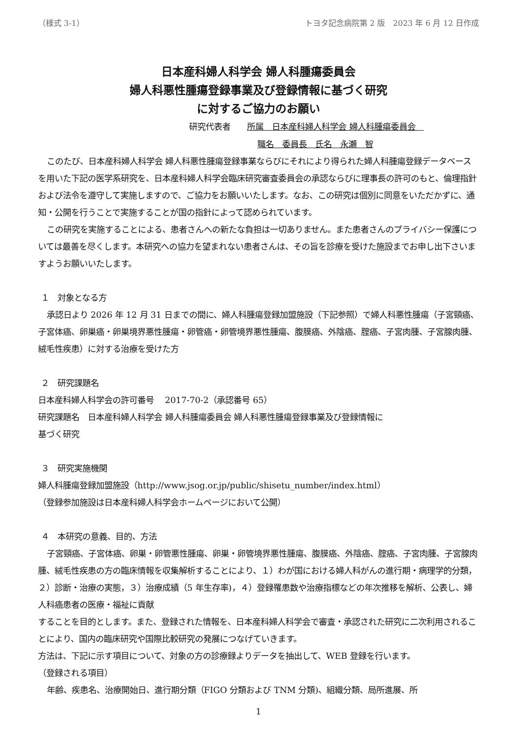（様式 3-1） トヨタ記念病院第 2 版　2023 年 6 月 12 日作成
日本産科婦人科学会 婦人科腫瘍委員会
婦人科悪性腫瘍登録事業及び登録情報に基づく研究
に対するご協力のお願い
研究代表者　　所属　日本産科婦人科学会 婦人科腫瘍委員会　
職名　委員長　氏名　永瀬　智
このたび、日本産科婦人科学会 婦人科悪性腫瘍登録事業ならびにそれにより得られた婦人科腫瘍登録データベースを用いた下記の医学系研究を、日本産科婦人科学会臨床研究審査委員会の承認ならびに理事長の許可のもと、倫理指針および法令を遵守して実施しますので、ご協力をお願いいたします。なお、この研究は個別に同意をいただかずに、通知・公開を行うことで実施することが国の指針によって認められています。
この研究を実施することによる、患者さんへの新たな負担は一切ありません。また患者さんのプライバシー保護については最善を尽くします。本研究への協力を望まれない患者さんは、その旨を診療を受けた施設までお申し出下さいますようお願いいたします。
１　対象となる方
承認日より 2026 年 12 月 31 日までの間に、婦人科腫瘍登録加盟施設（下記参照）で婦人科悪性腫瘍（子宮頸癌、子宮体癌、卵巣癌・卵巣境界悪性腫瘍・卵管癌・卵管境界悪性腫瘍、腹膜癌、外陰癌、腟癌、子宮肉腫、子宮腺肉腫、絨毛性疾患）に対する治療を受けた方
２　研究課題名
日本産科婦人科学会の許可番号　 2017-70-2（承認番号 65）
研究課題名　日本産科婦人科学会 婦人科腫瘍委員会 婦人科悪性腫瘍登録事業及び登録情報に
基づく研究
３　研究実施機関
婦人科腫瘍登録加盟施設（http://www.jsog.or.jp/public/shisetu_number/index.html）
（登録参加施設は日本産科婦人科学会ホームページにおいて公開）
４　本研究の意義、目的、方法
子宮頸癌、子宮体癌、卵巣・卵管悪性腫瘍、卵巣・卵管境界悪性腫瘍、腹膜癌、外陰癌、腟癌、子宮肉腫、子宮腺肉腫、絨毛性疾患の方の臨床情報を収集解析することにより、１）わが国における婦人科がんの進行期・病理学的分類，２）診断・治療の実態，３）治療成績（5 年生存率)，４）登録罹患数や治療指標などの年次推移を解析、公表し、婦人科癌患者の医療・福祉に貢献
することを目的とします。また、登録された情報を、日本産科婦人科学会で審査・承認された研究に二次利用されることにより、国内の臨床研究や国際比較研究の発展につなげていきます。
方法は、下記に示す項目について、対象の方の診療録よりデータを抽出して、WEB 登録を行います。
（登録される項目）
年齢、疾患名、治療開始日、進行期分類（FIGO 分類および TNM 分類)、組織分類、局所進展、所
1